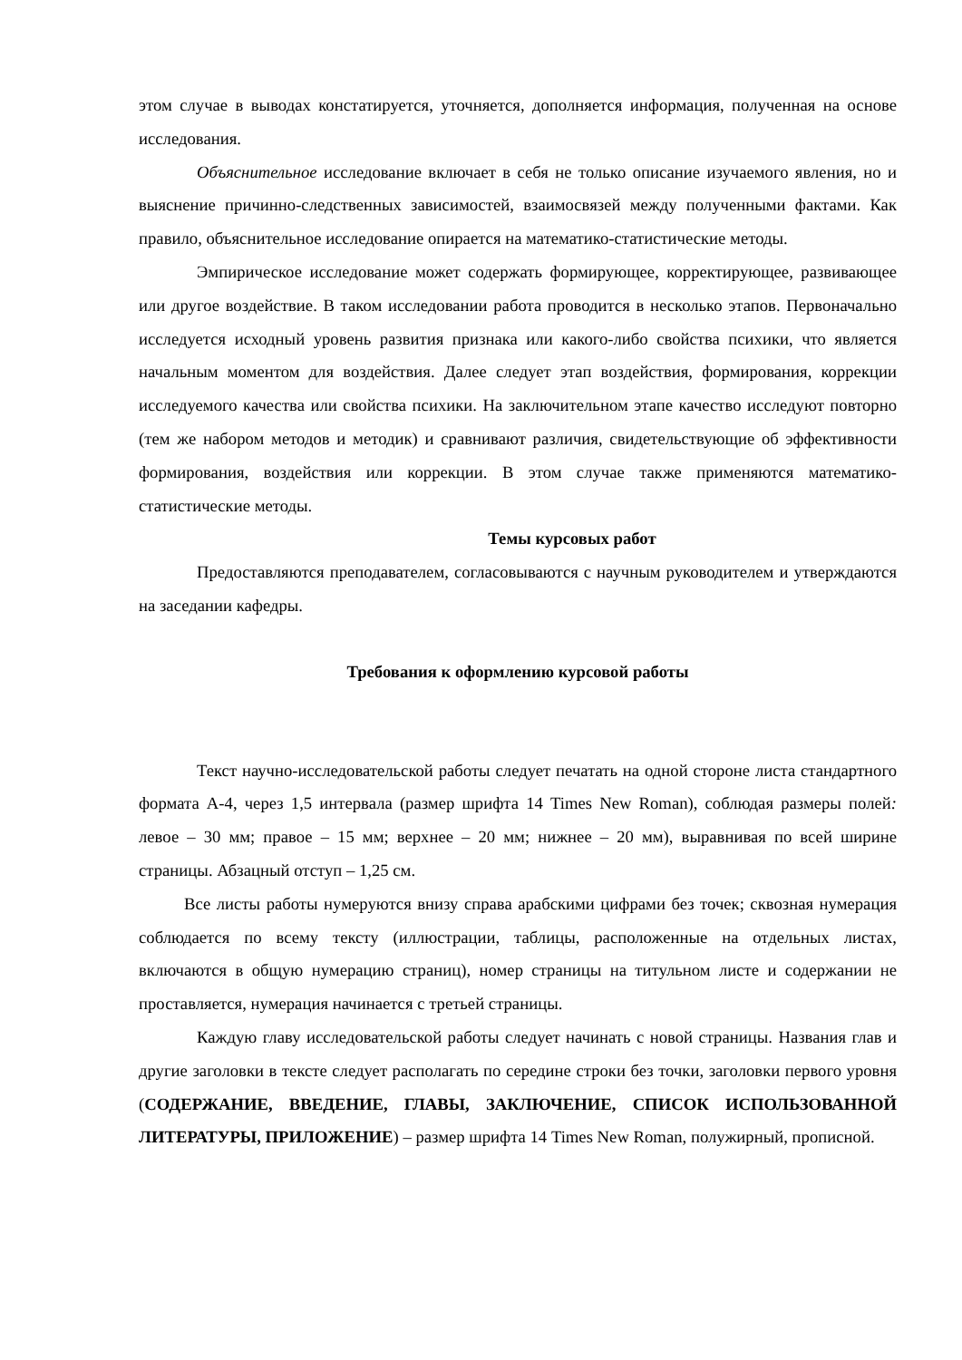этом случае в выводах констатируется, уточняется, дополняется информация, полученная на основе исследования.
Объяснительное исследование включает в себя не только описание изучаемого явления, но и выяснение причинно-следственных зависимостей, взаимосвязей между полученными фактами. Как правило, объяснительное исследование опирается на математико-статистические методы.
Эмпирическое исследование может содержать формирующее, корректирующее, развивающее или другое воздействие. В таком исследовании работа проводится в несколько этапов. Первоначально исследуется исходный уровень развития признака или какого-либо свойства психики, что является начальным моментом для воздействия. Далее следует этап воздействия, формирования, коррекции исследуемого качества или свойства психики. На заключительном этапе качество исследуют повторно (тем же набором методов и методик) и сравнивают различия, свидетельствующие об эффективности формирования, воздействия или коррекции. В этом случае также применяются математико-статистические методы.
Темы курсовых работ
Предоставляются преподавателем, согласовываются с научным руководителем и утверждаются на заседании кафедры.
Требования к оформлению курсовой работы
Текст научно-исследовательской работы следует печатать на одной стороне листа стандартного формата А-4, через 1,5 интервала (размер шрифта 14 Times New Roman), соблюдая размеры полей: левое – 30 мм; правое – 15 мм; верхнее – 20 мм; нижнее – 20 мм), выравнивая по всей ширине страницы. Абзацный отступ – 1,25 см.
Все листы работы нумеруются внизу справа арабскими цифрами без точек; сквозная нумерация соблюдается по всему тексту (иллюстрации, таблицы, расположенные на отдельных листах, включаются в общую нумерацию страниц), номер страницы на титульном листе и содержании не проставляется, нумерация начинается с третьей страницы.
Каждую главу исследовательской работы следует начинать с новой страницы. Названия глав и другие заголовки в тексте следует располагать по середине строки без точки, заголовки первого уровня (СОДЕРЖАНИЕ, ВВЕДЕНИЕ, ГЛАВЫ, ЗАКЛЮЧЕНИЕ, СПИСОК ИСПОЛЬЗОВАННОЙ ЛИТЕРАТУРЫ, ПРИЛОЖЕНИЕ) – размер шрифта 14 Times New Roman, полужирный, прописной.